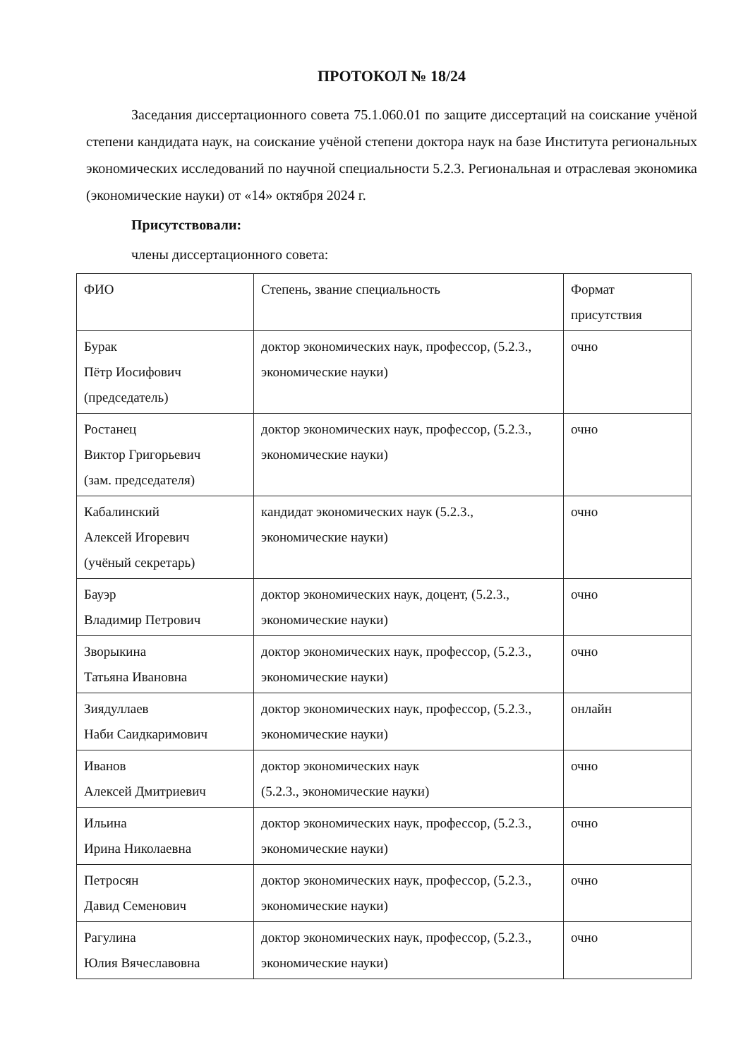ПРОТОКОЛ № 18/24
Заседания диссертационного совета 75.1.060.01 по защите диссертаций на соискание учёной степени кандидата наук, на соискание учёной степени доктора наук на базе Института региональных экономических исследований по научной специальности 5.2.3. Региональная и отраслевая экономика (экономические науки) от «14» октября 2024 г.
Присутствовали:
члены диссертационного совета:
| ФИО | Степень, звание специальность | Формат присутствия |
| --- | --- | --- |
| Бурак Пётр Иосифович (председатель) | доктор экономических наук, профессор, (5.2.3., экономические науки) | очно |
| Ростанец Виктор Григорьевич (зам. председателя) | доктор экономических наук, профессор, (5.2.3., экономические науки) | очно |
| Кабалинский Алексей Игоревич (учёный секретарь) | кандидат экономических наук (5.2.3., экономические науки) | очно |
| Бауэр Владимир Петрович | доктор экономических наук, доцент, (5.2.3., экономические науки) | очно |
| Зворыкина Татьяна Ивановна | доктор экономических наук, профессор, (5.2.3., экономические науки) | очно |
| Зиядуллаев Наби Саидкаримович | доктор экономических наук, профессор, (5.2.3., экономические науки) | онлайн |
| Иванов Алексей Дмитриевич | доктор экономических наук (5.2.3., экономические науки) | очно |
| Ильина Ирина Николаевна | доктор экономических наук, профессор, (5.2.3., экономические науки) | очно |
| Петросян Давид Семенович | доктор экономических наук, профессор, (5.2.3., экономические науки) | очно |
| Рагулина Юлия Вячеславовна | доктор экономических наук, профессор, (5.2.3., экономические науки) | очно |